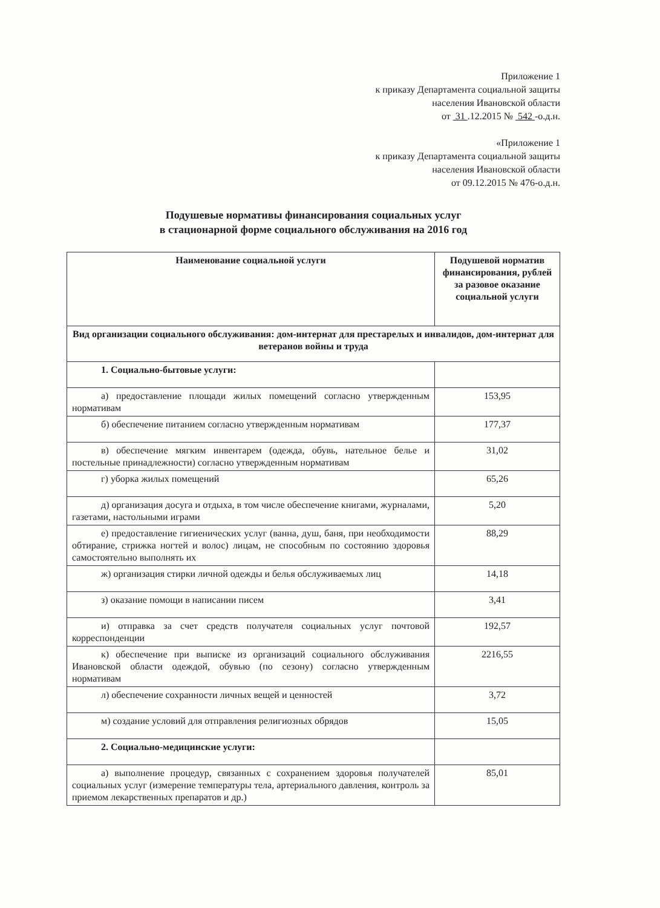Приложение 1
к приказу Департамента социальной защиты
населения Ивановской области
от 31 .12.2015 № 542 -о.д.н.
«Приложение 1
к приказу Департамента социальной защиты
населения Ивановской области
от 09.12.2015 № 476-о.д.н.
Подушевые нормативы финансирования социальных услуг
в стационарной форме социального обслуживания на 2016 год
| Наименование социальной услуги | Подушевой норматив финансирования, рублей за разовое оказание социальной услуги |
| --- | --- |
| Вид организации социального обслуживания: дом-интернат для престарелых и инвалидов, дом-интернат для ветеранов войны и труда | |
| 1. Социально-бытовые услуги: | |
| а) предоставление площади жилых помещений согласно утвержденным нормативам | 153,95 |
| б) обеспечение питанием согласно утвержденным нормативам | 177,37 |
| в) обеспечение мягким инвентарем (одежда, обувь, нательное белье и постельные принадлежности) согласно утвержденным нормативам | 31,02 |
| г) уборка жилых помещений | 65,26 |
| д) организация досуга и отдыха, в том числе обеспечение книгами, журналами, газетами, настольными играми | 5,20 |
| е) предоставление гигиенических услуг (ванна, душ, баня, при необходимости обтирание, стрижка ногтей и волос) лицам, не способным по состоянию здоровья самостоятельно выполнять их | 88,29 |
| ж) организация стирки личной одежды и белья обслуживаемых лиц | 14,18 |
| з) оказание помощи в написании писем | 3,41 |
| и) отправка за счет средств получателя социальных услуг почтовой корреспонденции | 192,57 |
| к) обеспечение при выписке из организаций социального обслуживания Ивановской области одеждой, обувью (по сезону) согласно утвержденным нормативам | 2216,55 |
| л) обеспечение сохранности личных вещей и ценностей | 3,72 |
| м) создание условий для отправления религиозных обрядов | 15,05 |
| 2. Социально-медицинские услуги: | |
| а) выполнение процедур, связанных с сохранением здоровья получателей социальных услуг (измерение температуры тела, артериального давления, контроль за приемом лекарственных препаратов и др.) | 85,01 |